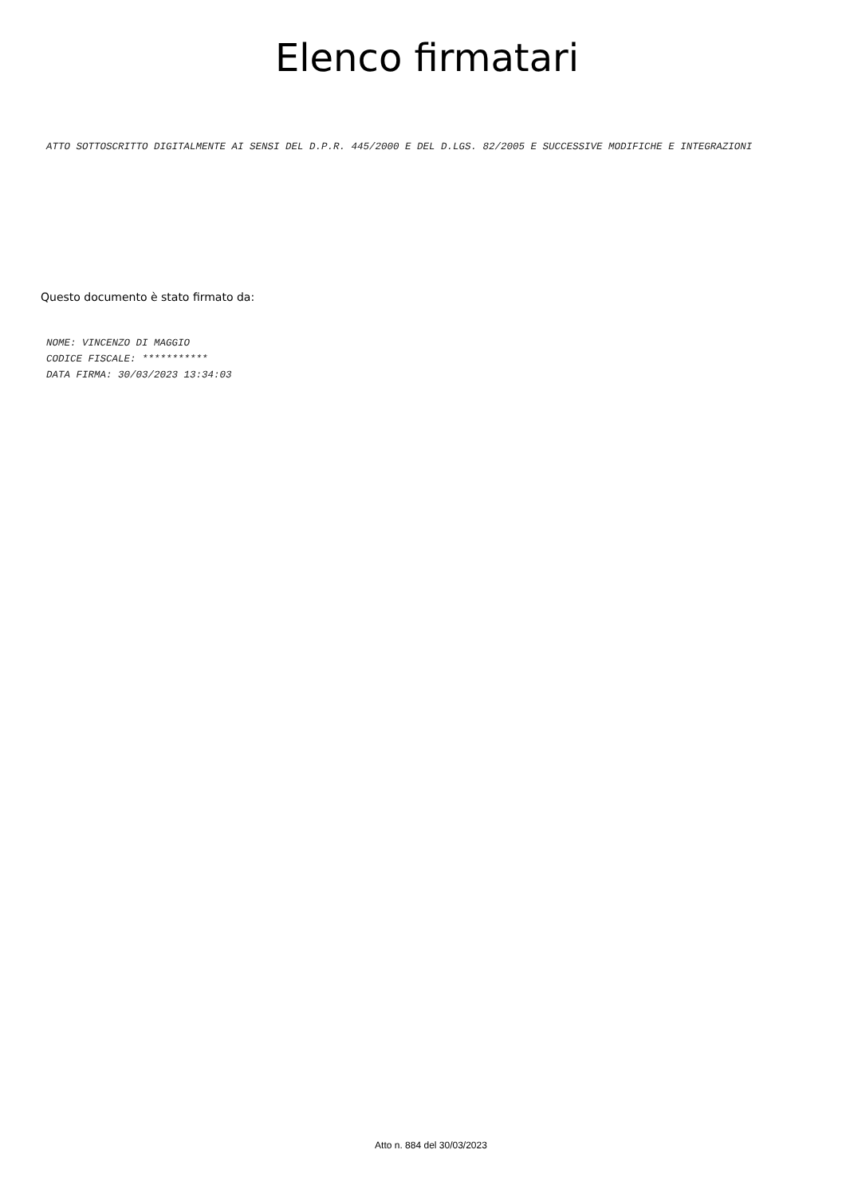Elenco firmatari
ATTO SOTTOSCRITTO DIGITALMENTE AI SENSI DEL D.P.R. 445/2000 E DEL D.LGS. 82/2005 E SUCCESSIVE MODIFICHE E INTEGRAZIONI
Questo documento è stato firmato da:
NOME: VINCENZO DI MAGGIO
CODICE FISCALE: ***********
DATA FIRMA: 30/03/2023 13:34:03
Atto n. 884 del 30/03/2023